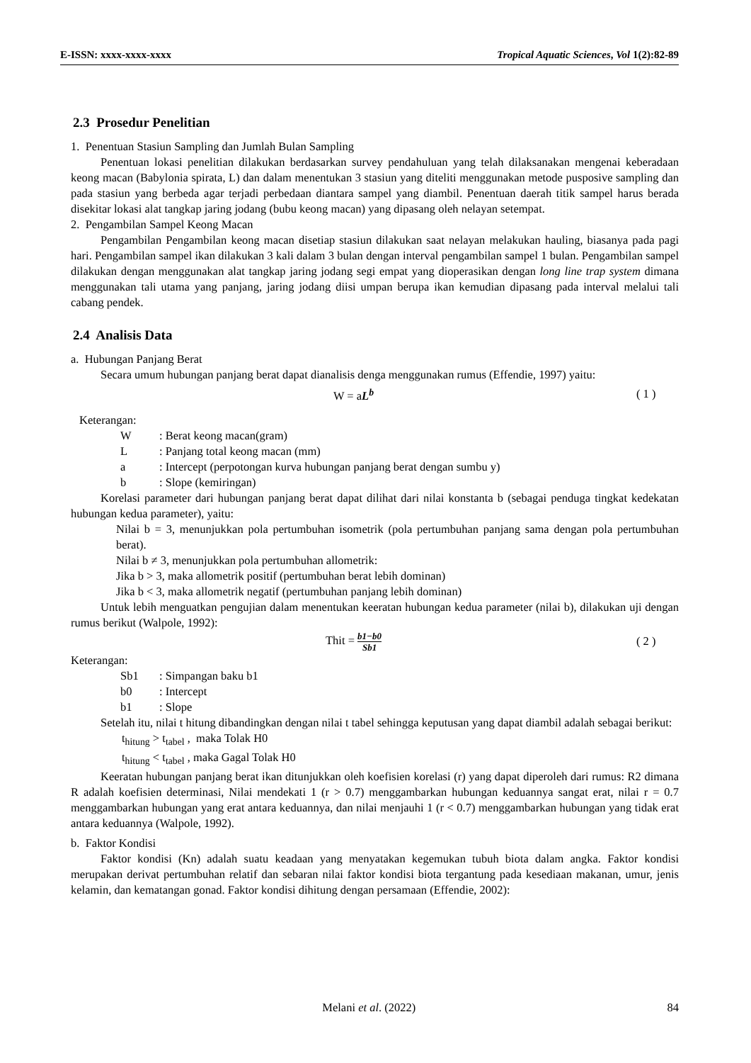E-ISSN: xxxx-xxxx-xxxx Tropical Aquatic Sciences, Vol 1(2):82-89
2.3 Prosedur Penelitian
1. Penentuan Stasiun Sampling dan Jumlah Bulan Sampling
Penentuan lokasi penelitian dilakukan berdasarkan survey pendahuluan yang telah dilaksanakan mengenai keberadaan keong macan (Babylonia spirata, L) dan dalam menentukan 3 stasiun yang diteliti menggunakan metode pusposive sampling dan pada stasiun yang berbeda agar terjadi perbedaan diantara sampel yang diambil. Penentuan daerah titik sampel harus berada disekitar lokasi alat tangkap jaring jodang (bubu keong macan) yang dipasang oleh nelayan setempat.
2. Pengambilan Sampel Keong Macan
Pengambilan Pengambilan keong macan disetiap stasiun dilakukan saat nelayan melakukan hauling, biasanya pada pagi hari. Pengambilan sampel ikan dilakukan 3 kali dalam 3 bulan dengan interval pengambilan sampel 1 bulan. Pengambilan sampel dilakukan dengan menggunakan alat tangkap jaring jodang segi empat yang dioperasikan dengan long line trap system dimana menggunakan tali utama yang panjang, jaring jodang diisi umpan berupa ikan kemudian dipasang pada interval melalui tali cabang pendek.
2.4 Analisis Data
a. Hubungan Panjang Berat
Secara umum hubungan panjang berat dapat dianalisis denga menggunakan rumus (Effendie, 1997) yaitu:
W = aL<sup>b</sup> ( 1 )
Keterangan:
W: Berat keong macan(gram) L: Panjang total keong macan (mm) a: Intercept (perpotongan kurva hubungan panjang berat dengan sumbu y) b: Slope (kemiringan)
Korelasi parameter dari hubungan panjang berat dapat dilihat dari nilai konstanta b (sebagai penduga tingkat kedekatan hubungan kedua parameter), yaitu:
Nilai b = 3, menunjukkan pola pertumbuhan isometrik (pola pertumbuhan panjang sama dengan pola pertumbuhan berat).
Nilai b ≠ 3, menunjukkan pola pertumbuhan allometrik:
Jika b > 3, maka allometrik positif (pertumbuhan berat lebih dominan)
Jika b < 3, maka allometrik negatif (pertumbuhan panjang lebih dominan)
Untuk lebih menguatkan pengujian dalam menentukan keeratan hubungan kedua parameter (nilai b), dilakukan uji dengan rumus berikut (Walpole, 1992):
Thit = b1−b0 Sb1 ( 2 )
Keterangan:
Sb1: Simpangan baku b1 b0: Intercept b1: Slope
Setelah itu, nilai t hitung dibandingkan dengan nilai t tabel sehingga keputusan yang dapat diambil adalah sebagai berikut:
t<sub>hitung</sub> > t<sub>tabel</sub> , maka Tolak H0
t<sub>hitung</sub> < t<sub>tabel</sub> , maka Gagal Tolak H0
Keeratan hubungan panjang berat ikan ditunjukkan oleh koefisien korelasi (r) yang dapat diperoleh dari rumus: R2 dimana R adalah koefisien determinasi, Nilai mendekati 1 (r > 0.7) menggambarkan hubungan keduannya sangat erat, nilai r = 0.7 menggambarkan hubungan yang erat antara keduannya, dan nilai menjauhi 1 (r < 0.7) menggambarkan hubungan yang tidak erat antara keduannya (Walpole, 1992).
b. Faktor Kondisi
Faktor kondisi (Kn) adalah suatu keadaan yang menyatakan kegemukan tubuh biota dalam angka. Faktor kondisi merupakan derivat pertumbuhan relatif dan sebaran nilai faktor kondisi biota tergantung pada kesediaan makanan, umur, jenis kelamin, dan kematangan gonad. Faktor kondisi dihitung dengan persamaan (Effendie, 2002):
Melani et al. (2022) 84